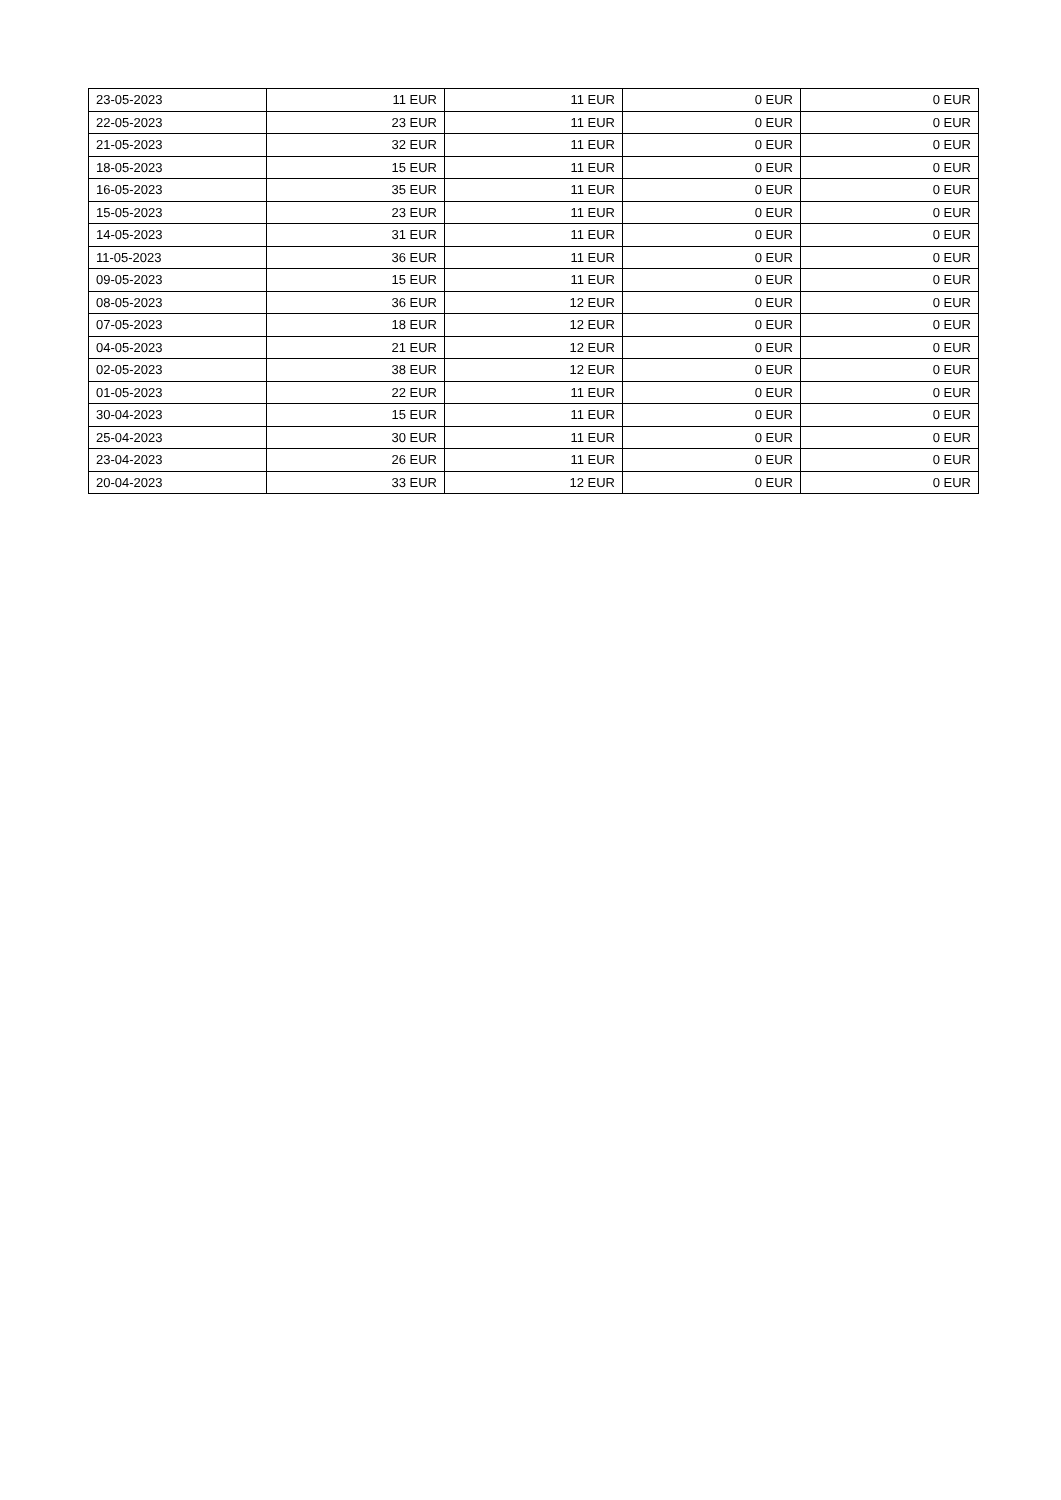| 23-05-2023 | 11 EUR | 11 EUR | 0 EUR | 0 EUR |
| 22-05-2023 | 23 EUR | 11 EUR | 0 EUR | 0 EUR |
| 21-05-2023 | 32 EUR | 11 EUR | 0 EUR | 0 EUR |
| 18-05-2023 | 15 EUR | 11 EUR | 0 EUR | 0 EUR |
| 16-05-2023 | 35 EUR | 11 EUR | 0 EUR | 0 EUR |
| 15-05-2023 | 23 EUR | 11 EUR | 0 EUR | 0 EUR |
| 14-05-2023 | 31 EUR | 11 EUR | 0 EUR | 0 EUR |
| 11-05-2023 | 36 EUR | 11 EUR | 0 EUR | 0 EUR |
| 09-05-2023 | 15 EUR | 11 EUR | 0 EUR | 0 EUR |
| 08-05-2023 | 36 EUR | 12 EUR | 0 EUR | 0 EUR |
| 07-05-2023 | 18 EUR | 12 EUR | 0 EUR | 0 EUR |
| 04-05-2023 | 21 EUR | 12 EUR | 0 EUR | 0 EUR |
| 02-05-2023 | 38 EUR | 12 EUR | 0 EUR | 0 EUR |
| 01-05-2023 | 22 EUR | 11 EUR | 0 EUR | 0 EUR |
| 30-04-2023 | 15 EUR | 11 EUR | 0 EUR | 0 EUR |
| 25-04-2023 | 30 EUR | 11 EUR | 0 EUR | 0 EUR |
| 23-04-2023 | 26 EUR | 11 EUR | 0 EUR | 0 EUR |
| 20-04-2023 | 33 EUR | 12 EUR | 0 EUR | 0 EUR |